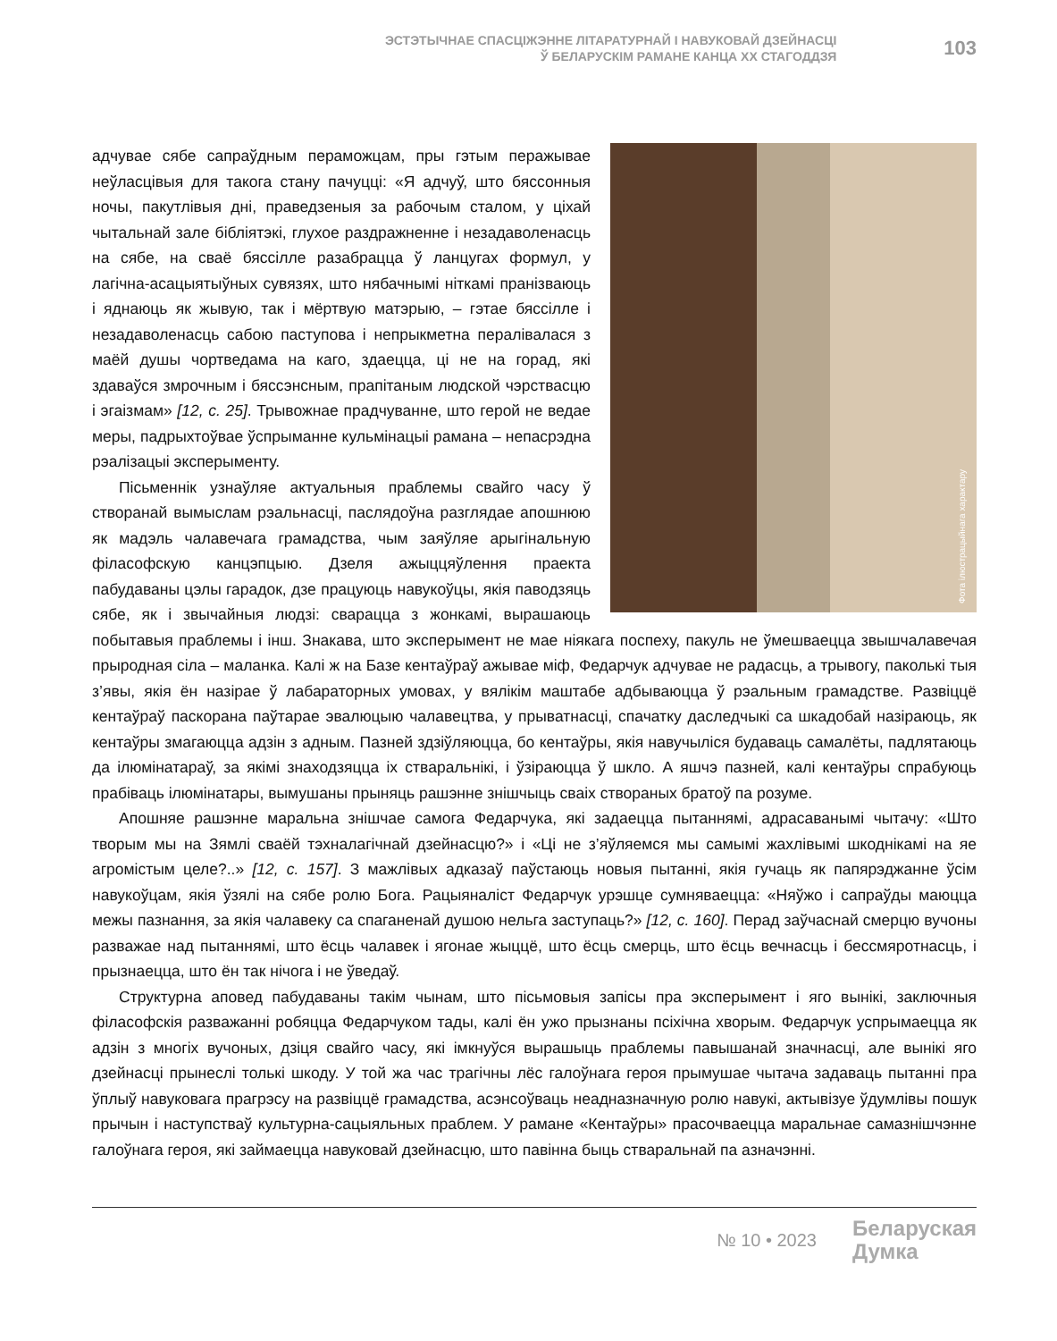ЭСТЭТЫЧНАЕ СПАСЦІЖЭННЕ ЛІТАРАТУРНАЙ І НАВУКОВАЙ ДЗЕЙНАСЦІ
Ў БЕЛАРУСКІМ РАМАНЕ КАНЦА XX СТАГОДДЗЯ
103
Фота ілюстрацыйнага характару
адчувае сябе сапраўдным пераможцам, пры гэтым перажывае неўласцівыя для такога стану пачуцці: «Я адчуў, што бяссонныя ночы, пакутлівыя дні, праведзеныя за рабочым сталом, у ціхай чытальнай зале бібліятэкі, глухое раздражненне і незадаволенасць на сябе, на сваё бяссілле разабрацца ў ланцугах формул, у лагічна-асацыятыўных сувязях, што нябачнымі ніткамі пранізваюць і яднаюць як жывую, так і мёртвую матэрыю, – гэтае бяссілле і незадаволенасць сабою паступова і непрыкметна пералівалася з маёй душы чортведама на каго, здаецца, ці не на горад, які здаваўся змрочным і бяссэнсным, прапітаным людской чэрствасцю і эгаізмам» [12, с. 25]. Трывожнае прадчуванне, што герой не ведае меры, падрыхтоўвае ўспрыманне кульмінацыі рамана – непасрэдна рэалізацыі эксперыменту.
Пісьменнік узнаўляе актуальныя праблемы свайго часу ў створанай вымыслам рэальнасці, паслядоўна разглядае апошнюю як мадэль чалавечага грамадства, чым заяўляе арыгінальную філасофскую канцэпцыю. Дзеля ажыццяўлення праекта пабудаваны цэлы гарадок, дзе працуюць навукоўцы, якія паводзяць сябе, як і звычайныя людзі: сварацца з жонкамі, вырашаюць побытавыя праблемы і інш. Знакава, што эксперымент не мае ніякага поспеху, пакуль не ўмешваецца звышчалавечая прыродная сіла – маланка. Калі ж на Базе кентаўраў ажывае міф, Федарчук адчувае не радасць, а трывогу, паколькі тыя з’явы, якія ён назірае ў лабараторных умовах, у вялікім маштабе адбываюцца ў рэальным грамадстве. Развіццё кентаўраў паскорана паўтарае эвалюцыю чалавецтва, у прыватнасці, спачатку даследчыкі са шкадобай назіраюць, як кентаўры змагаюцца адзін з адным. Пазней здзіўляюцца, бо кентаўры, якія навучыліся будаваць самалёты, падлятаюць да ілюмінатараў, за якімі знаходзяцца іх стваральнікі, і ўзіраюцца ў шкло. А яшчэ пазней, калі кентаўры спрабуюць прабіваць ілюмінатары, вымушаны прыняць рашэнне знішчыць сваіх створаных братоў па розуме.
Апошняе рашэнне маральна знішчае самога Федарчука, які задаецца пытаннямі, адрасаванымі чытачу: «Што творым мы на Зямлі сваёй тэхналагічнай дзейнасцю?» і «Ці не з’яўляемся мы самымі жахлівымі шкоднікамі на яе агромістым целе?..» [12, с. 157]. З мажлівых адказаў паўстаюць новыя пытанні, якія гучаць як папярэджанне ўсім навукоўцам, якія ўзялі на сябе ролю Бога. Рацыяналіст Федарчук урэшце сумняваецца: «Няўжо і сапраўды маюцца межы пазнання, за якія чалавеку са спаганенай душою нельга заступаць?» [12, с. 160]. Перад заўчаснай смерцю вучоны разважае над пытаннямі, што ёсць чалавек і ягонае жыццё, што ёсць смерць, што ёсць вечнасць і бессмяротнасць, і прызнаецца, што ён так нічога і не ўведаў.
Структурна аповед пабудаваны такім чынам, што пісьмовыя запісы пра эксперымент і яго вынікі, заключныя філасофскія разважанні робяцца Федарчуком тады, калі ён ужо прызнаны псіхічна хворым. Федарчук успрымаецца як адзін з многіх вучоных, дзіця свайго часу, які імкнуўся вырашыць праблемы павышанай значнасці, але вынікі яго дзейнасці прынеслі толькі шкоду. У той жа час трагічны лёс галоўнага героя прымушае чытача задаваць пытанні пра ўплыў навуковага прагрэсу на развіццё грамадства, асэнсоўваць неадназначную ролю навукі, актывізуе ўдумлівы пошук прычын і наступстваў культурна-сацыяльных праблем. У рамане «Кентаўры» прасочваецца маральнае самазнішчэнне галоўнага героя, які займаецца навуковай дзейнасцю, што павінна быць стваральнай па азначэнні.
№ 10 • 2023
Беларуская
Думка